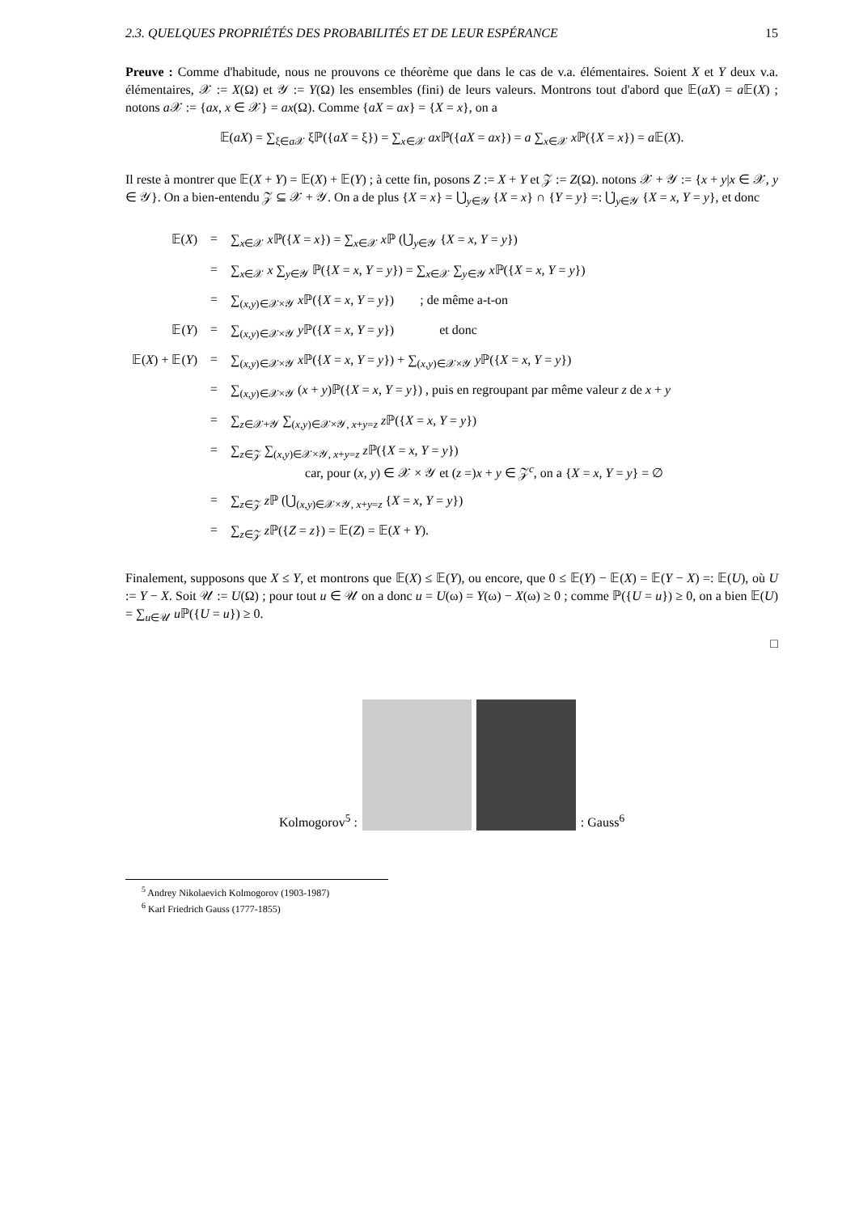2.3. QUELQUES PROPRIÉTÉS DES PROBABILITÉS ET DE LEUR ESPÉRANCE 15
Preuve : Comme d'habitude, nous ne prouvons ce théorème que dans le cas de v.a. élémentaires. Soient X et Y deux v.a. élémentaires, 𝒳 := X(Ω) et 𝒴 := Y(Ω) les ensembles (fini) de leurs valeurs. Montrons tout d'abord que 𝔼(aX) = a 𝔼(X) ; notons a 𝒳 := {ax, x ∈ 𝒳} = ax(Ω). Comme {aX = ax} = {X = x}, on a
𝔼(aX) = ∑<sub>ξ∈a 𝒳</sub> ξℙ({aX = ξ}) = ∑<sub>x∈𝒳</sub> ax ℙ({aX = ax}) = a ∑<sub>x∈𝒳</sub> x ℙ({X = x}) = a 𝔼(X).
Il reste à montrer que 𝔼(X + Y) = 𝔼(X) + 𝔼(Y) ; à cette fin, posons Z := X + Y et 𝒵 := Z(Ω). notons 𝒳 + 𝒴 := {x + y|x ∈ 𝒳, y ∈ 𝒴}. On a bien-entendu 𝒵 ⊆ 𝒳 + 𝒴. On a de plus {X = x} = ⋃̇<sub>y∈𝒴</sub> {X = x} ∩ {Y = y} =: ⋃̇<sub>y∈𝒴</sub> {X = x, Y = y}, et donc
| 𝔼( X ) | = | ∑<sub>x∈𝒳</sub> x ℙ({ X = x }) = ∑<sub>x∈𝒳</sub> x ℙ (⋃̇<sub>y∈𝒴</sub> { X = x , Y = y }) |
| | = | ∑<sub>x∈𝒳</sub> x ∑<sub>y∈𝒴</sub> ℙ({ X = x , Y = y }) = ∑<sub>x∈𝒳</sub> ∑<sub>y∈𝒴</sub> x ℙ({ X = x , Y = y }) |
| | = | ∑<sub>(x,y)∈𝒳×𝒴</sub> x ℙ({ X = x , Y = y }) ; de même a-t-on |
| 𝔼( Y ) | = | ∑<sub>(x,y)∈𝒳×𝒴</sub> y ℙ({ X = x , Y = y }) et donc |
| 𝔼( X ) + 𝔼( Y ) | = | ∑<sub>(x,y)∈𝒳×𝒴</sub> x ℙ({ X = x , Y = y }) + ∑<sub>(x,y)∈𝒳×𝒴</sub> y ℙ({ X = x , Y = y }) |
| | = | ∑<sub>(x,y)∈𝒳×𝒴</sub> ( x + y )ℙ({ X = x , Y = y }) , puis en regroupant par même valeur z de x + y |
| | = | ∑<sub>z∈𝒳+𝒴</sub> ∑<sub>(x,y)∈𝒳×𝒴, x+y=z</sub> z ℙ({ X = x , Y = y }) |
| | = | ∑<sub>z∈𝒵</sub> ∑<sub>(x,y)∈𝒳×𝒴, x+y=z</sub> z ℙ({ X = x , Y = y }) car, pour ( x , y ) ∈ 𝒳 × 𝒴 et ( z =) x + y ∈ 𝒵<sup>c</sup>, on a { X = x , Y = y } = ∅ |
| | = | ∑<sub>z∈𝒵</sub> z ℙ (⋃̇<sub>(x,y)∈𝒳×𝒴, x+y=z</sub> { X = x , Y = y }) |
| | = | ∑<sub>z∈𝒵</sub> z ℙ({ Z = z }) = 𝔼( Z ) = 𝔼( X + Y ). |
Finalement, supposons que X ≤ Y, et montrons que 𝔼(X) ≤ 𝔼(Y), ou encore, que 0 ≤ 𝔼(Y) − 𝔼(X) = 𝔼(Y − X) =: 𝔼(U), où U := Y − X. Soit 𝒰 := U(Ω) ; pour tout u ∈ 𝒰 on a donc u = U(ω) = Y(ω) − X(ω) ≥ 0 ; comme ℙ({U = u}) ≥ 0, on a bien 𝔼(U) = ∑<sub>u∈𝒰</sub> u ℙ({U = u}) ≥ 0.
□
Kolmogorov<sup>5</sup> :
: Gauss<sup>6</sup>
<sup>5</sup> Andrey Nikolaevich Kolmogorov (1903-1987)
<sup>6</sup> Karl Friedrich Gauss (1777-1855)